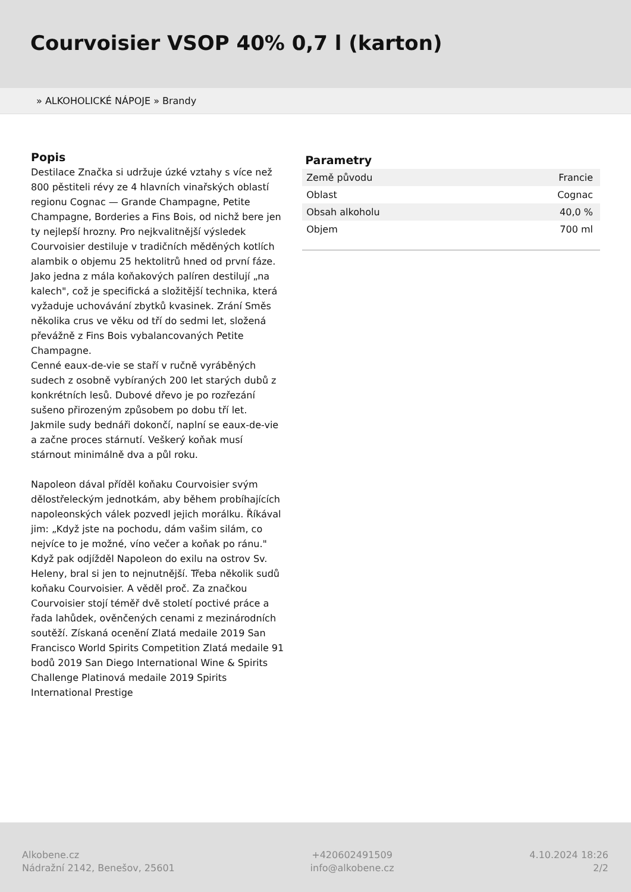Courvoisier VSOP 40% 0,7 l (karton)
» ALKOHOLICKÉ NÁPOJE » Brandy
Popis
Destilace Značka si udržuje úzké vztahy s více než 800 pěstiteli révy ze 4 hlavních vinařských oblastí regionu Cognac — Grande Champagne, Petite Champagne, Borderies a Fins Bois, od nichž bere jen ty nejlepší hrozny. Pro nejkvalitnější výsledek Courvoisier destiluje v tradičních měděných kotlích alambik o objemu 25 hektolitrů hned od první fáze. Jako jedna z mála koňakových palíren destilují „na kalech", což je specifická a složitější technika, která vyžaduje uchovávání zbytků kvasinek. Zrání Směs několika crus ve věku od tří do sedmi let, složená převážně z Fins Bois vybalancovaných Petite Champagne.
Cenné eaux-de-vie se staří v ručně vyráběných sudech z osobně vybíraných 200 let starých dubů z konkrétních lesů. Dubové dřevo je po rozřezání sušeno přirozeným způsobem po dobu tří let. Jakmile sudy bednáři dokončí, naplní se eaux-de-vie a začne proces stárnutí. Veškerý koňak musí stárnout minimálně dva a půl roku.
Napoleon dával příděl koňaku Courvoisier svým dělostřeleckým jednotkám, aby během probíhajících napoleonských válek pozvedl jejich morálku. Říkával jim: „Když jste na pochodu, dám vašim silám, co nejvíce to je možné, víno večer a koňak po ránu." Když pak odjížděl Napoleon do exilu na ostrov Sv. Heleny, bral si jen to nejnutnější. Třeba několik sudů koňaku Courvoisier. A věděl proč. Za značkou Courvoisier stojí téměř dvě století poctivé práce a řada lahůdek, ověnčených cenami z mezinárodních soutěží. Získaná ocenění Zlatá medaile 2019 San Francisco World Spirits Competition Zlatá medaile 91 bodů 2019 San Diego International Wine & Spirits Challenge Platinová medaile 2019 Spirits International Prestige
Parametry
| Země původu | Francie |
| Oblast | Cognac |
| Obsah alkoholu | 40,0 % |
| Objem | 700 ml |
Alkobene.cz
Nádražní 2142, Benešov, 25601
+420602491509
info@alkobene.cz
4.10.2024 18:26
2/2